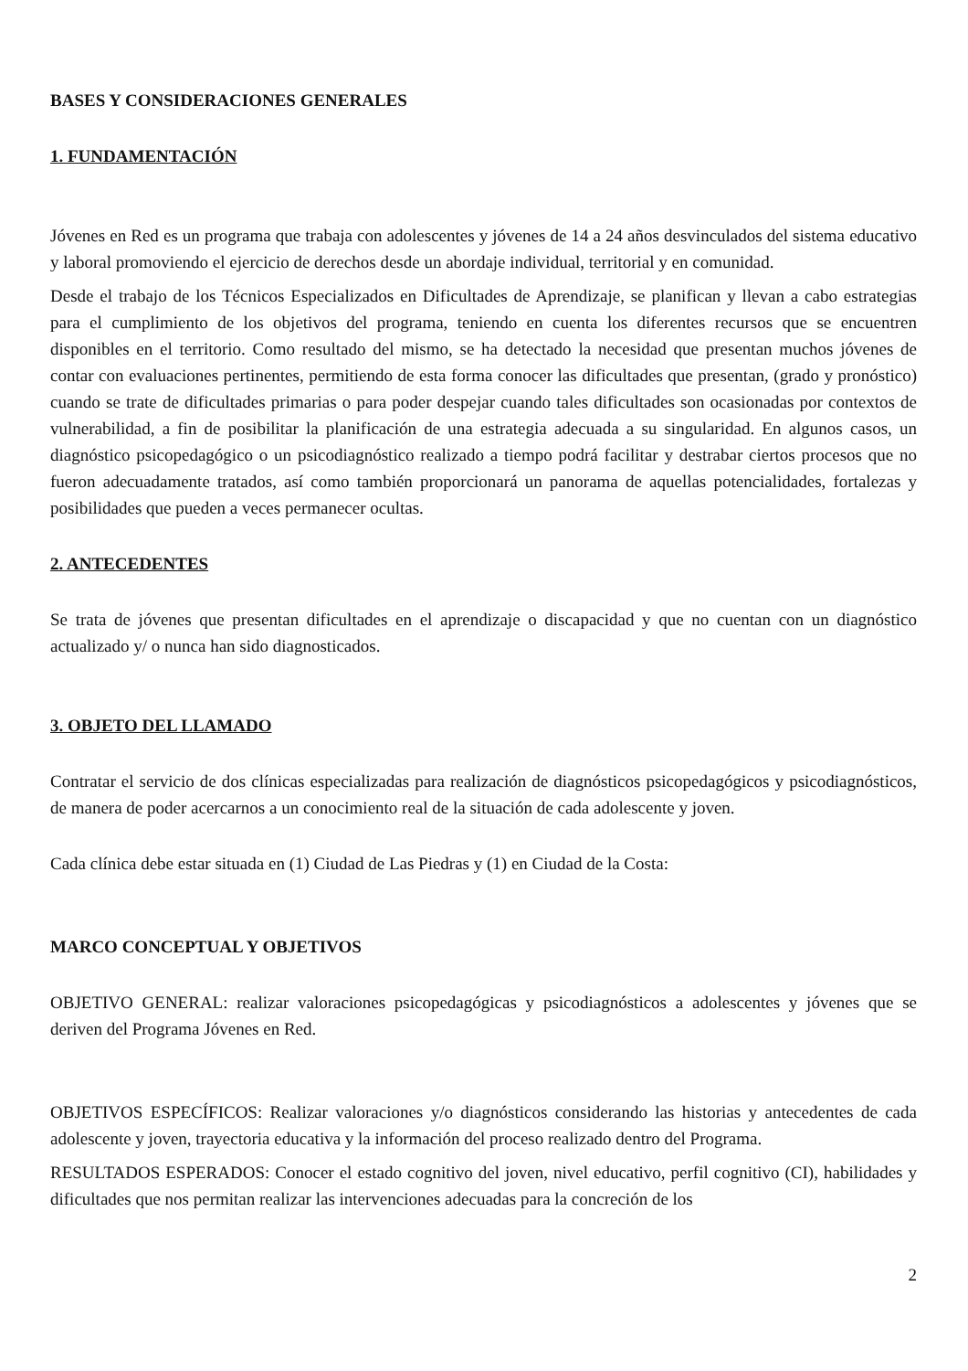BASES Y CONSIDERACIONES GENERALES
1. FUNDAMENTACIÓN
Jóvenes en Red es un programa que trabaja con adolescentes y jóvenes de 14 a 24 años desvinculados del sistema educativo y laboral promoviendo el ejercicio de derechos desde un abordaje individual, territorial y en comunidad.
Desde el trabajo de los Técnicos Especializados en Dificultades de Aprendizaje, se planifican y llevan a cabo estrategias para el cumplimiento de los objetivos del programa, teniendo en cuenta los diferentes recursos que se encuentren disponibles en el territorio. Como resultado del mismo, se ha detectado la necesidad que presentan muchos jóvenes de contar con evaluaciones pertinentes, permitiendo de esta forma conocer las dificultades que presentan, (grado y pronóstico) cuando se trate de dificultades primarias o para poder despejar cuando tales dificultades son ocasionadas por contextos de vulnerabilidad, a fin de posibilitar la planificación de una estrategia adecuada a su singularidad. En algunos casos, un diagnóstico psicopedagógico o un psicodiagnóstico realizado a tiempo podrá facilitar y destrabar ciertos procesos que no fueron adecuadamente tratados, así como también proporcionará un panorama de aquellas potencialidades, fortalezas y posibilidades que pueden a veces permanecer ocultas.
2. ANTECEDENTES
Se trata de jóvenes que presentan dificultades en el aprendizaje o discapacidad y que no cuentan con un diagnóstico actualizado y/ o nunca han sido diagnosticados.
3. OBJETO DEL LLAMADO
Contratar el servicio de dos clínicas especializadas para realización de diagnósticos psicopedagógicos y psicodiagnósticos, de manera de poder acercarnos a un conocimiento real de la situación de cada adolescente y joven.
Cada clínica debe estar situada en (1) Ciudad de Las Piedras y (1) en Ciudad de la Costa:
MARCO CONCEPTUAL Y OBJETIVOS
OBJETIVO GENERAL: realizar valoraciones psicopedagógicas y psicodiagnósticos a adolescentes y jóvenes que se deriven del Programa Jóvenes en Red.
OBJETIVOS ESPECÍFICOS: Realizar valoraciones y/o diagnósticos considerando las historias y antecedentes de cada adolescente y joven, trayectoria educativa y la información del proceso realizado dentro del Programa.
RESULTADOS ESPERADOS: Conocer el estado cognitivo del joven, nivel educativo, perfil cognitivo (CI), habilidades y dificultades que nos permitan realizar las intervenciones adecuadas para la concreción de los
2